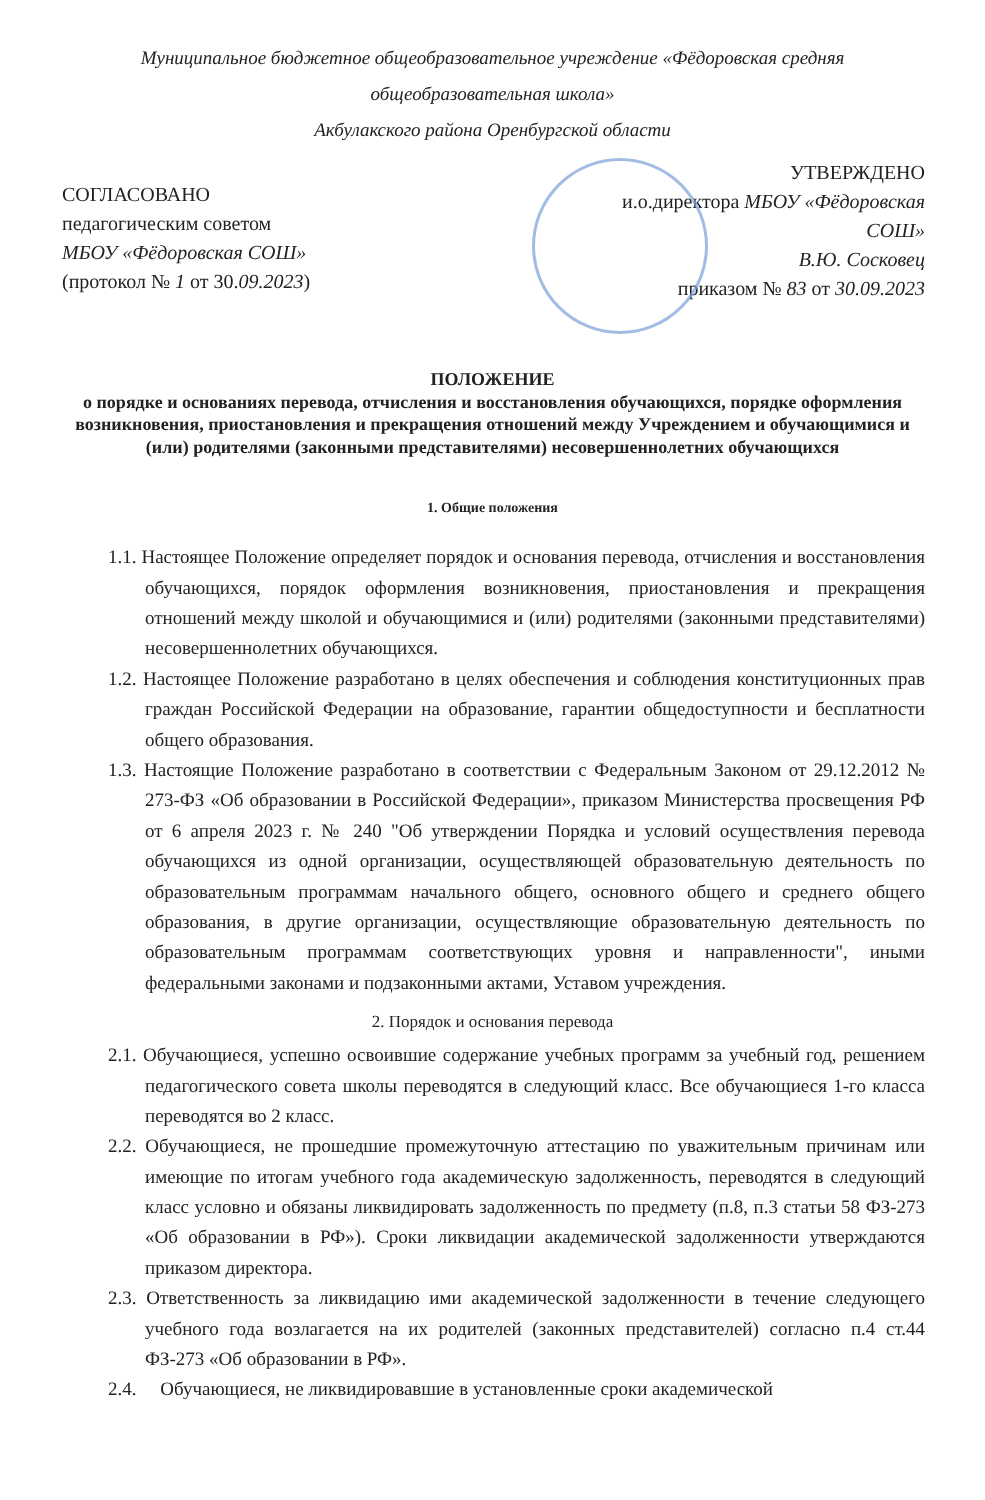Муниципальное бюджетное общеобразовательное учреждение «Фёдоровская средняя общеобразовательная школа»
Акбулакского района Оренбургской области
СОГЛАСОВАНО
педагогическим советом
МБОУ «Фёдоровская СОШ»
(протокол № 1 от 30.09.2023)
УТВЕРЖДЕНО
и.о.директора МБОУ «Фёдоровская
СОШ»
В.Ю. Сосковец
приказом № 83 от 30.09.2023
ПОЛОЖЕНИЕ
о порядке и основаниях перевода, отчисления и восстановления обучающихся, порядке оформления возникновения, приостановления и прекращения отношений между Учреждением и обучающимися и (или) родителями (законными представителями) несовершеннолетних обучающихся
1. Общие положения
1.1. Настоящее Положение определяет порядок и основания перевода, отчисления и восстановления обучающихся, порядок оформления возникновения, приостановления и прекращения отношений между школой и обучающимися и (или) родителями (законными представителями) несовершеннолетних обучающихся.
1.2. Настоящее Положение разработано в целях обеспечения и соблюдения конституционных прав граждан Российской Федерации на образование, гарантии общедоступности и бесплатности общего образования.
1.3. Настоящие Положение разработано в соответствии с Федеральным Законом от 29.12.2012 № 273-ФЗ «Об образовании в Российской Федерации», приказом Министерства просвещения РФ от 6 апреля 2023 г. № 240 "Об утверждении Порядка и условий осуществления перевода обучающихся из одной организации, осуществляющей образовательную деятельность по образовательным программам начального общего, основного общего и среднего общего образования, в другие организации, осуществляющие образовательную деятельность по образовательным программам соответствующих уровня и направленности", иными федеральными законами и подзаконными актами, Уставом учреждения.
2. Порядок и основания перевода
2.1. Обучающиеся, успешно освоившие содержание учебных программ за учебный год, решением педагогического совета школы переводятся в следующий класс. Все обучающиеся 1-го класса переводятся во 2 класс.
2.2. Обучающиеся, не прошедшие промежуточную аттестацию по уважительным причинам или имеющие по итогам учебного года академическую задолженность, переводятся в следующий класс условно и обязаны ликвидировать задолженность по предмету (п.8, п.3 статьи 58 ФЗ-273 «Об образовании в РФ»). Сроки ликвидации академической задолженности утверждаются приказом директора.
2.3. Ответственность за ликвидацию ими академической задолженности в течение следующего учебного года возлагается на их родителей (законных представителей) согласно п.4 ст.44 ФЗ-273 «Об образовании в РФ».
2.4. Обучающиеся, не ликвидировавшие в установленные сроки академической